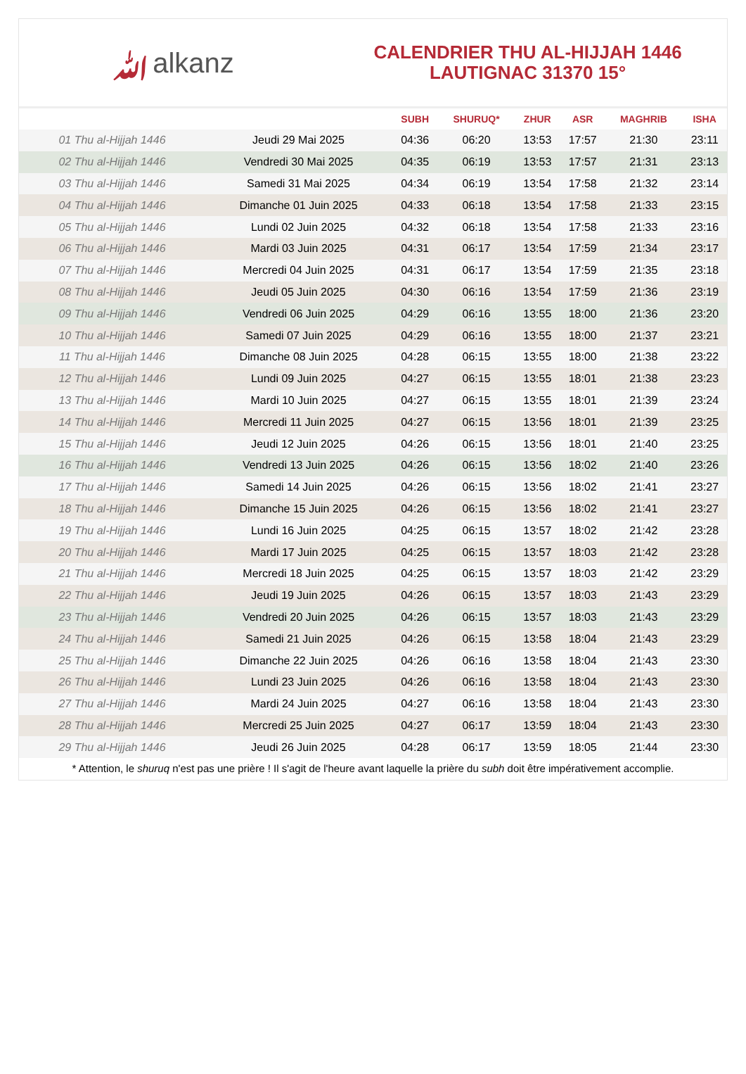ﷲalkanz
CALENDRIER THU AL-HIJJAH 1446
LAUTIGNAC 31370 15°
| | | SUBH | SHURUQ* | ZHUR | ASR | MAGHRIB | ISHA |
| --- | --- | --- | --- | --- | --- | --- | --- |
| 01 Thu al-Hijjah 1446 | Jeudi 29 Mai 2025 | 04:36 | 06:20 | 13:53 | 17:57 | 21:30 | 23:11 |
| 02 Thu al-Hijjah 1446 | Vendredi 30 Mai 2025 | 04:35 | 06:19 | 13:53 | 17:57 | 21:31 | 23:13 |
| 03 Thu al-Hijjah 1446 | Samedi 31 Mai 2025 | 04:34 | 06:19 | 13:54 | 17:58 | 21:32 | 23:14 |
| 04 Thu al-Hijjah 1446 | Dimanche 01 Juin 2025 | 04:33 | 06:18 | 13:54 | 17:58 | 21:33 | 23:15 |
| 05 Thu al-Hijjah 1446 | Lundi 02 Juin 2025 | 04:32 | 06:18 | 13:54 | 17:58 | 21:33 | 23:16 |
| 06 Thu al-Hijjah 1446 | Mardi 03 Juin 2025 | 04:31 | 06:17 | 13:54 | 17:59 | 21:34 | 23:17 |
| 07 Thu al-Hijjah 1446 | Mercredi 04 Juin 2025 | 04:31 | 06:17 | 13:54 | 17:59 | 21:35 | 23:18 |
| 08 Thu al-Hijjah 1446 | Jeudi 05 Juin 2025 | 04:30 | 06:16 | 13:54 | 17:59 | 21:36 | 23:19 |
| 09 Thu al-Hijjah 1446 | Vendredi 06 Juin 2025 | 04:29 | 06:16 | 13:55 | 18:00 | 21:36 | 23:20 |
| 10 Thu al-Hijjah 1446 | Samedi 07 Juin 2025 | 04:29 | 06:16 | 13:55 | 18:00 | 21:37 | 23:21 |
| 11 Thu al-Hijjah 1446 | Dimanche 08 Juin 2025 | 04:28 | 06:15 | 13:55 | 18:00 | 21:38 | 23:22 |
| 12 Thu al-Hijjah 1446 | Lundi 09 Juin 2025 | 04:27 | 06:15 | 13:55 | 18:01 | 21:38 | 23:23 |
| 13 Thu al-Hijjah 1446 | Mardi 10 Juin 2025 | 04:27 | 06:15 | 13:55 | 18:01 | 21:39 | 23:24 |
| 14 Thu al-Hijjah 1446 | Mercredi 11 Juin 2025 | 04:27 | 06:15 | 13:56 | 18:01 | 21:39 | 23:25 |
| 15 Thu al-Hijjah 1446 | Jeudi 12 Juin 2025 | 04:26 | 06:15 | 13:56 | 18:01 | 21:40 | 23:25 |
| 16 Thu al-Hijjah 1446 | Vendredi 13 Juin 2025 | 04:26 | 06:15 | 13:56 | 18:02 | 21:40 | 23:26 |
| 17 Thu al-Hijjah 1446 | Samedi 14 Juin 2025 | 04:26 | 06:15 | 13:56 | 18:02 | 21:41 | 23:27 |
| 18 Thu al-Hijjah 1446 | Dimanche 15 Juin 2025 | 04:26 | 06:15 | 13:56 | 18:02 | 21:41 | 23:27 |
| 19 Thu al-Hijjah 1446 | Lundi 16 Juin 2025 | 04:25 | 06:15 | 13:57 | 18:02 | 21:42 | 23:28 |
| 20 Thu al-Hijjah 1446 | Mardi 17 Juin 2025 | 04:25 | 06:15 | 13:57 | 18:03 | 21:42 | 23:28 |
| 21 Thu al-Hijjah 1446 | Mercredi 18 Juin 2025 | 04:25 | 06:15 | 13:57 | 18:03 | 21:42 | 23:29 |
| 22 Thu al-Hijjah 1446 | Jeudi 19 Juin 2025 | 04:26 | 06:15 | 13:57 | 18:03 | 21:43 | 23:29 |
| 23 Thu al-Hijjah 1446 | Vendredi 20 Juin 2025 | 04:26 | 06:15 | 13:57 | 18:03 | 21:43 | 23:29 |
| 24 Thu al-Hijjah 1446 | Samedi 21 Juin 2025 | 04:26 | 06:15 | 13:58 | 18:04 | 21:43 | 23:29 |
| 25 Thu al-Hijjah 1446 | Dimanche 22 Juin 2025 | 04:26 | 06:16 | 13:58 | 18:04 | 21:43 | 23:30 |
| 26 Thu al-Hijjah 1446 | Lundi 23 Juin 2025 | 04:26 | 06:16 | 13:58 | 18:04 | 21:43 | 23:30 |
| 27 Thu al-Hijjah 1446 | Mardi 24 Juin 2025 | 04:27 | 06:16 | 13:58 | 18:04 | 21:43 | 23:30 |
| 28 Thu al-Hijjah 1446 | Mercredi 25 Juin 2025 | 04:27 | 06:17 | 13:59 | 18:04 | 21:43 | 23:30 |
| 29 Thu al-Hijjah 1446 | Jeudi 26 Juin 2025 | 04:28 | 06:17 | 13:59 | 18:05 | 21:44 | 23:30 |
* Attention, le shuruq n'est pas une prière ! Il s'agit de l'heure avant laquelle la prière du subh doit être impérativement accomplie.